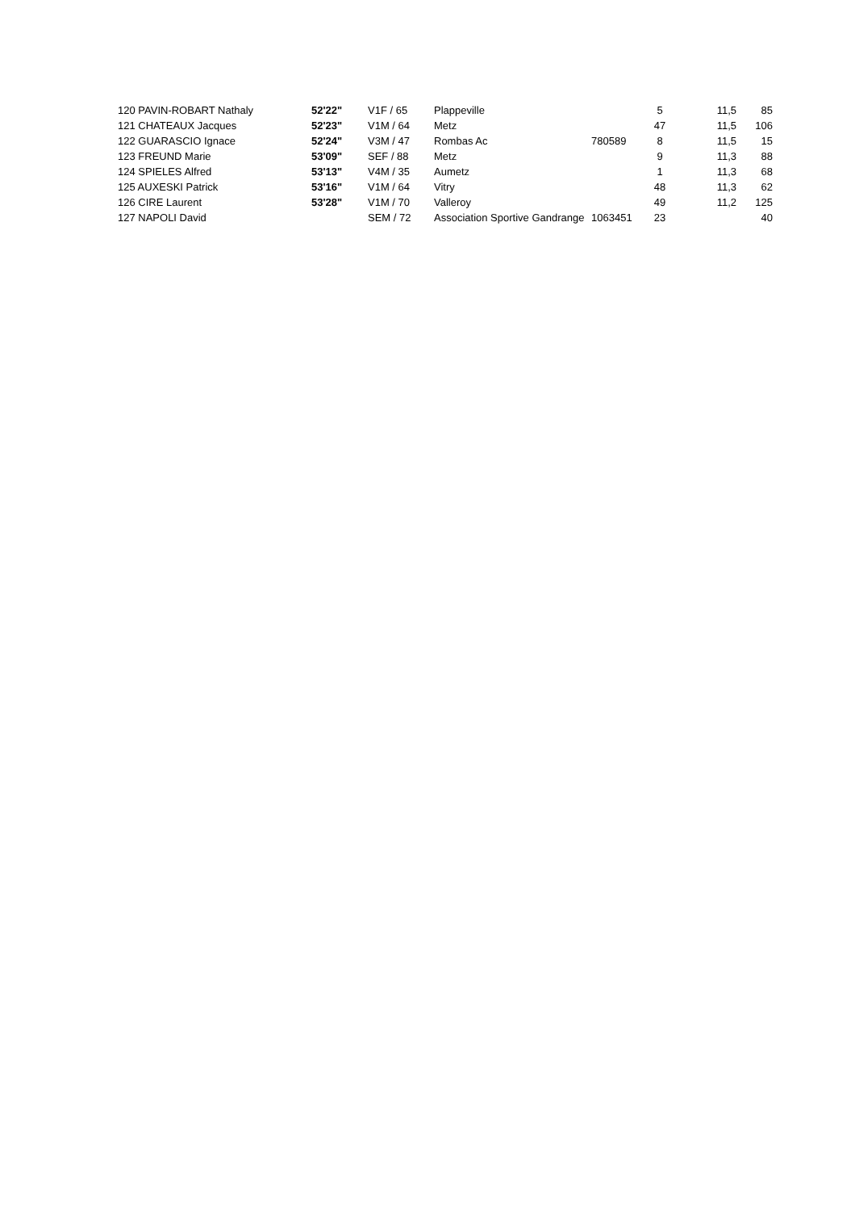| 120 PAVIN-ROBART Nathaly | 52'22" | V1F / 65 | Plappeville | | 5 | 11,5 | 85 |
| 121 CHATEAUX Jacques | 52'23" | V1M / 64 | Metz | | 47 | 11,5 | 106 |
| 122 GUARASCIO Ignace | 52'24" | V3M / 47 | Rombas Ac | 780589 | 8 | 11,5 | 15 |
| 123 FREUND Marie | 53'09" | SEF / 88 | Metz | | 9 | 11,3 | 88 |
| 124 SPIELES Alfred | 53'13" | V4M / 35 | Aumetz | | 1 | 11,3 | 68 |
| 125 AUXESKI Patrick | 53'16" | V1M / 64 | Vitry | | 48 | 11,3 | 62 |
| 126 CIRE Laurent | 53'28" | V1M / 70 | Valleroy | | 49 | 11,2 | 125 |
| 127 NAPOLI David | | SEM / 72 | Association Sportive Gandrange | 1063451 | 23 | | 40 |